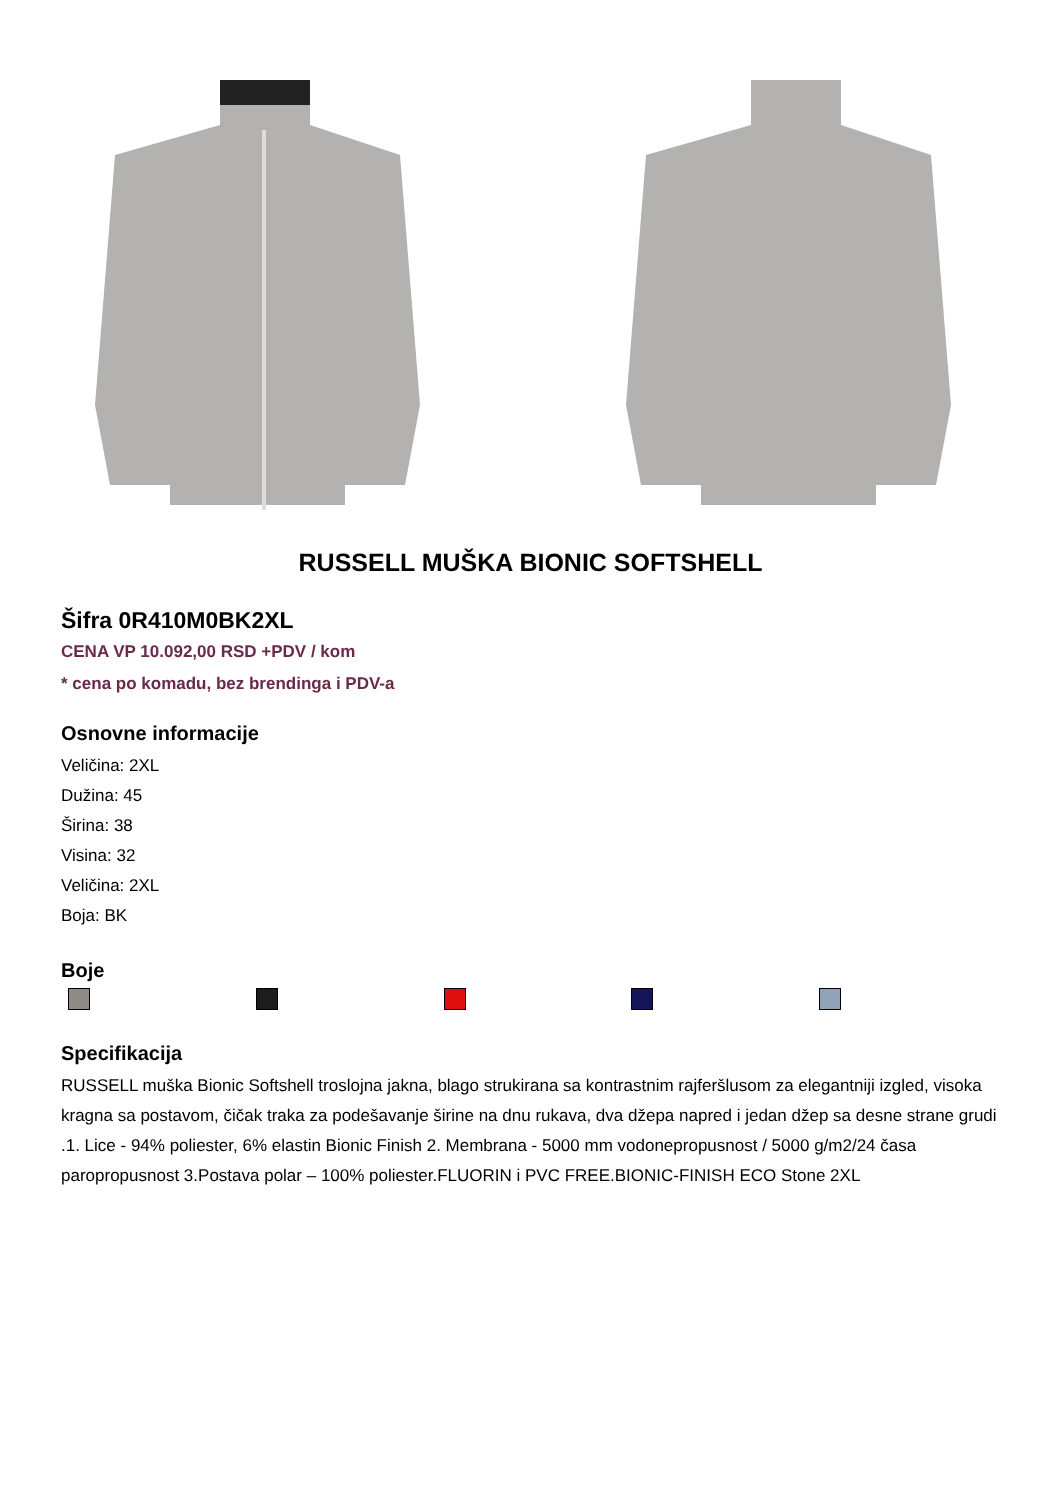RUSSELL MUŠKA BIONIC SOFTSHELL
Šifra 0R410M0BK2XL
CENA VP 10.092,00 RSD +PDV / kom
* cena po komadu, bez brendinga i PDV-a
Osnovne informacije
Veličina: 2XL
Dužina: 45
Širina: 38
Visina: 32
Veličina: 2XL
Boja: BK
Boje
Specifikacija
RUSSELL muška Bionic Softshell troslojna jakna, blago strukirana sa kontrastnim rajferšlusom za elegantniji izgled, visoka kragna sa postavom, čičak traka za podešavanje širine na dnu rukava, dva džepa napred i jedan džep sa desne strane grudi .1. Lice - 94% poliester, 6% elastin Bionic Finish 2. Membrana - 5000 mm vodonepropusnost / 5000 g/m2/24 časa paropropusnost 3.Postava polar – 100% poliester.FLUORIN i PVC FREE.BIONIC-FINISH ECO Stone 2XL